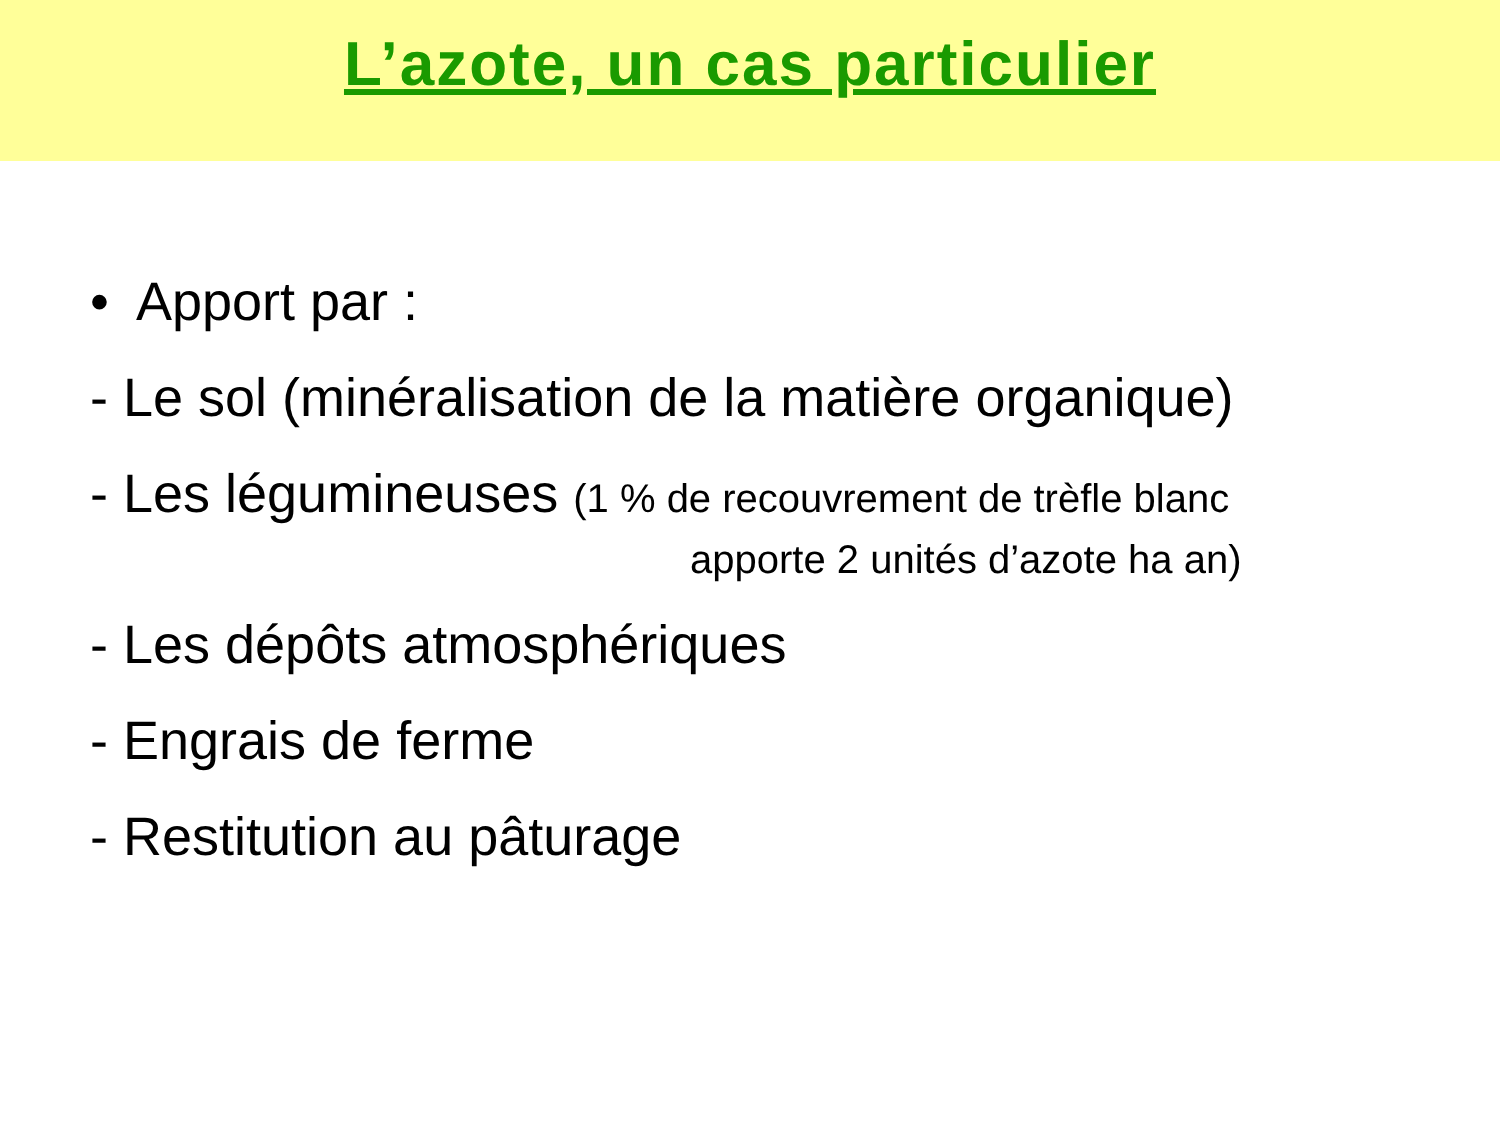L’azote, un cas particulier
• Apport par :
- Le sol (minéralisation de la matière organique)
- Les légumineuses (1 % de recouvrement de trèfle blanc
apporte 2 unités d’azote ha an)
- Les dépôts atmosphériques
- Engrais de ferme
- Restitution au pâturage